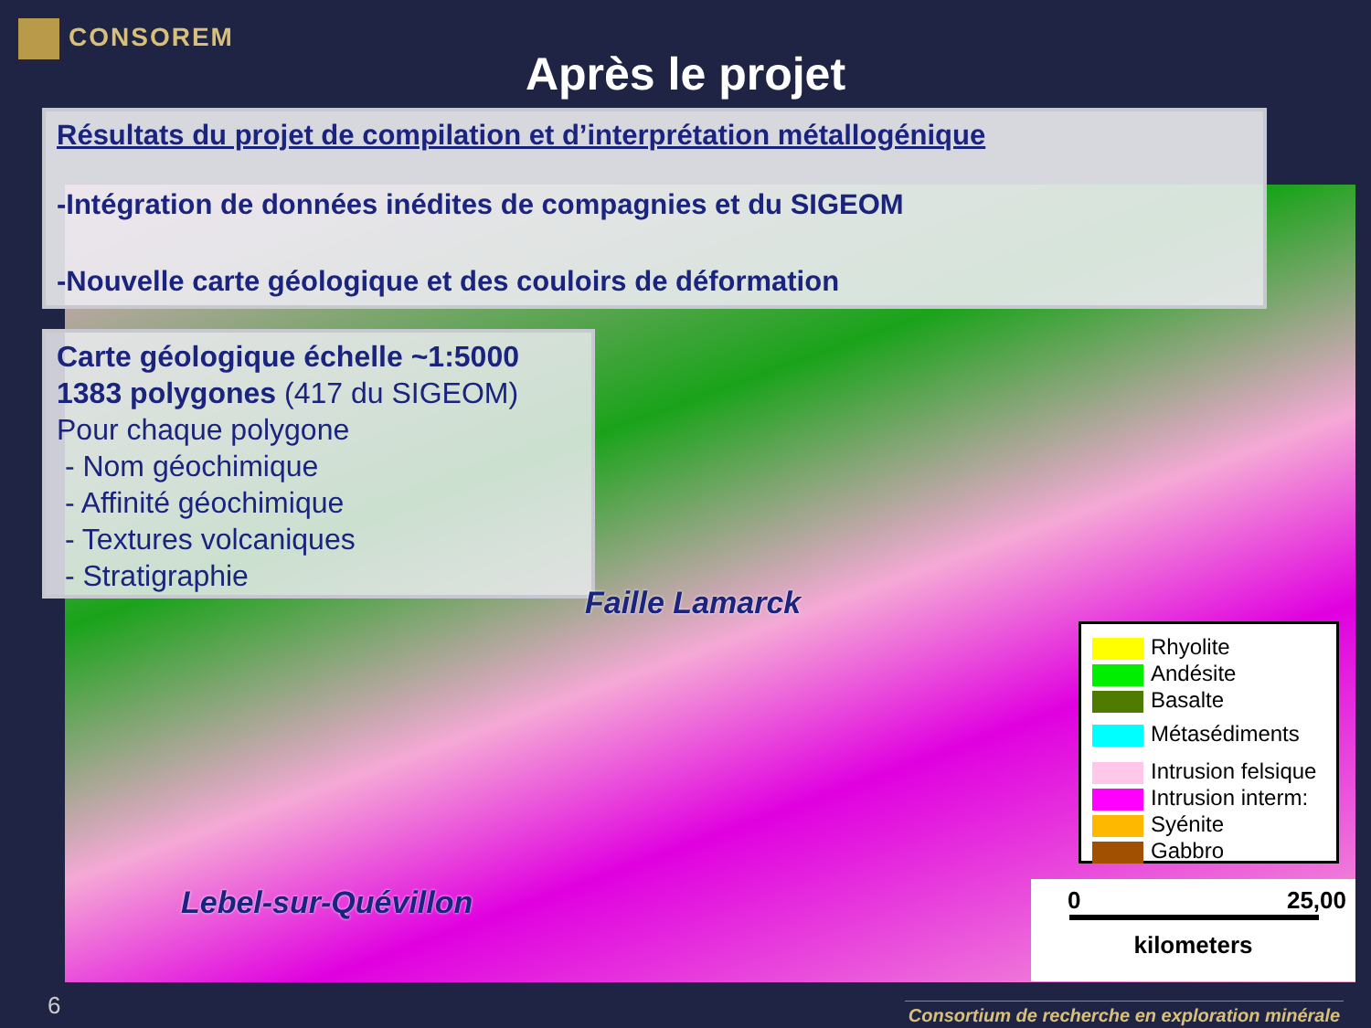CONSOREM
Après le projet
Résultats du projet de compilation et d’interprétation métallogénique
-Intégration de données inédites de compagnies et du SIGEOM
-Nouvelle carte géologique et des couloirs de déformation
Carte géologique échelle ~1:5000
1383 polygones (417 du SIGEOM)
Pour chaque polygone
- Nom géochimique
- Affinité géochimique
- Textures volcaniques
- Stratigraphie
Faille Lamarck
Lebel-sur-Quévillon
Rhyolite
Andésite
Basalte
Métasédiments
Intrusion felsique
Intrusion interm:
Syénite
Gabbro
0 25,00
kilometers
6
Consortium de recherche en exploration minérale